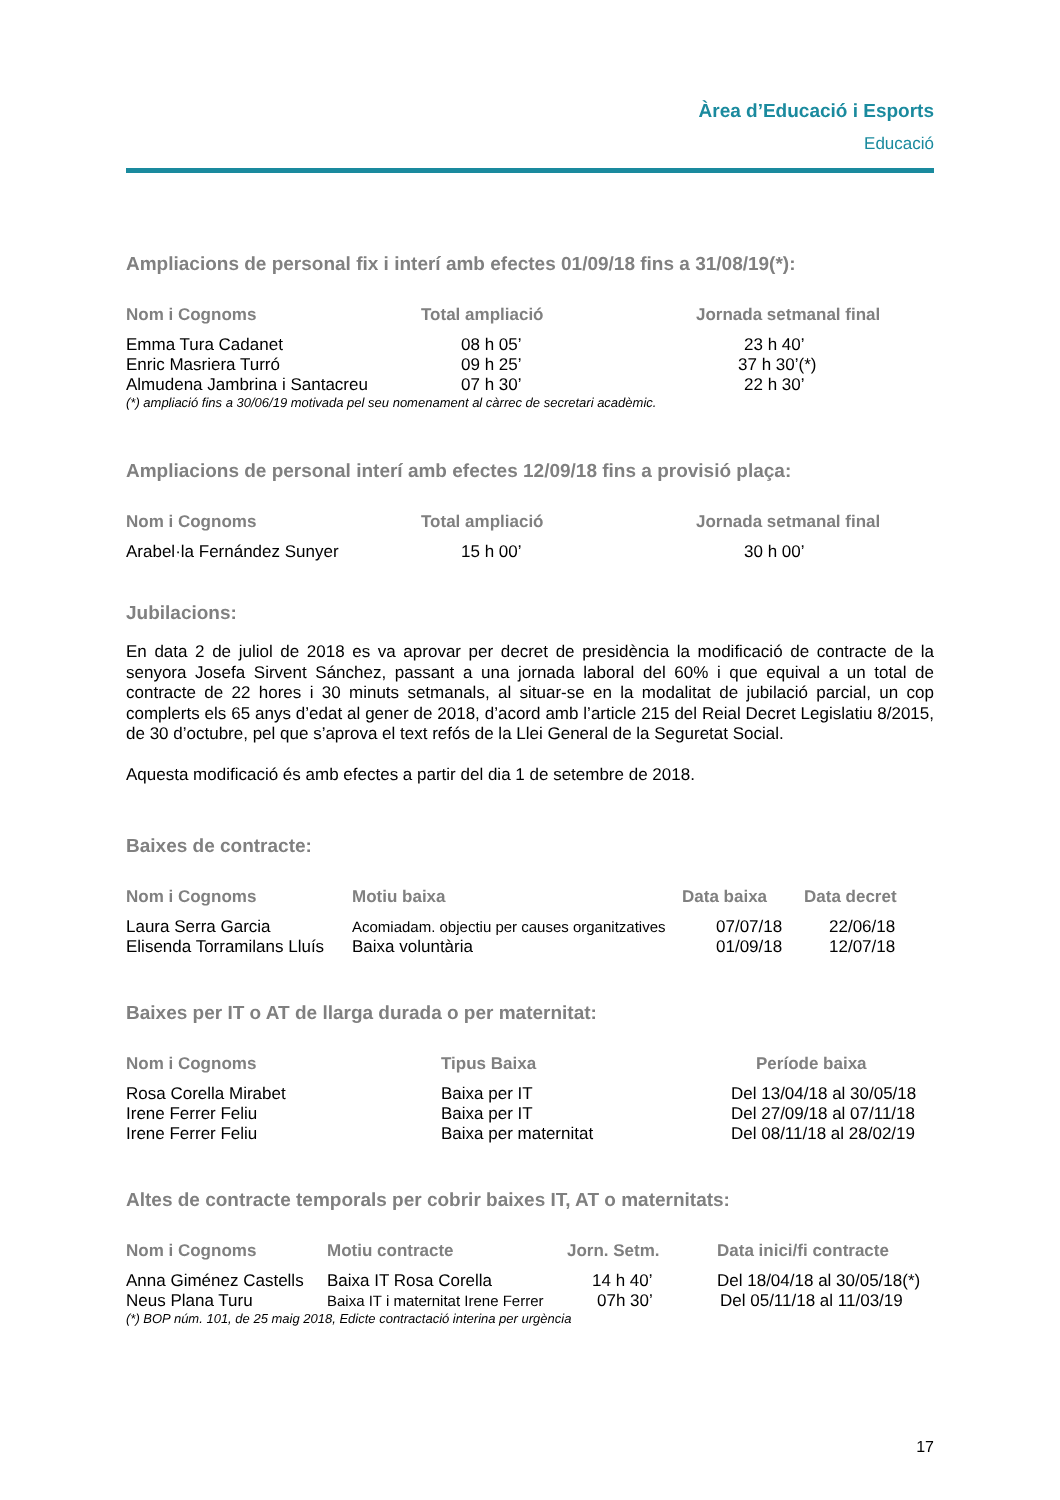Àrea d’Educació i Esports
Educació
Ampliacions de personal fix i interí amb efectes 01/09/18 fins a 31/08/19(*):
| Nom i Cognoms | Total ampliació | Jornada setmanal final |
| --- | --- | --- |
| Emma Tura Cadanet | 08 h 05’ | 23 h 40’ |
| Enric Masriera Turró | 09 h 25’ | 37 h 30’(*) |
| Almudena Jambrina i Santacreu | 07 h 30’ | 22 h 30’ |
(*) ampliació fins a 30/06/19 motivada pel seu nomenament al càrrec de secretari acadèmic.
Ampliacions de personal interí amb efectes 12/09/18 fins a provisió plaça:
| Nom i Cognoms | Total ampliació | Jornada setmanal final |
| --- | --- | --- |
| Arabel·la Fernández Sunyer | 15 h 00’ | 30 h 00’ |
Jubilacions:
En data 2 de juliol de 2018 es va aprovar per decret de presidència la modificació de contracte de la senyora Josefa Sirvent Sánchez, passant a una jornada laboral del 60% i que equival a un total de contracte de 22 hores i 30 minuts setmanals, al situar-se en la modalitat de jubilació parcial, un cop complerts els 65 anys d’edat al gener de 2018, d’acord amb l’article 215 del Reial Decret Legislatiu 8/2015, de 30 d’octubre, pel que s’aprova el text refós de la Llei General de la Seguretat Social.
Aquesta modificació és amb efectes a partir del dia 1 de setembre de 2018.
Baixes de contracte:
| Nom i Cognoms | Motiu baixa | Data baixa | Data decret |
| --- | --- | --- | --- |
| Laura Serra Garcia | Acomiadam. objectiu per causes organitzatives | 07/07/18 | 22/06/18 |
| Elisenda Torramilans Lluís | Baixa voluntària | 01/09/18 | 12/07/18 |
Baixes per IT o AT de llarga durada o per maternitat:
| Nom i Cognoms | Tipus Baixa | Període baixa |
| --- | --- | --- |
| Rosa Corella Mirabet | Baixa per IT | Del 13/04/18 al 30/05/18 |
| Irene Ferrer Feliu | Baixa per IT | Del 27/09/18 al 07/11/18 |
| Irene Ferrer Feliu | Baixa per maternitat | Del 08/11/18 al 28/02/19 |
Altes de contracte temporals per cobrir baixes IT, AT o maternitats:
| Nom i Cognoms | Motiu contracte | Jorn. Setm. | Data inici/fi contracte |
| --- | --- | --- | --- |
| Anna Giménez Castells | Baixa IT Rosa Corella | 14 h 40’ | Del 18/04/18 al 30/05/18(*) |
| Neus Plana Turu | Baixa IT i maternitat Irene Ferrer | 07h 30’ | Del 05/11/18 al 11/03/19 |
(*) BOP núm. 101, de 25 maig 2018, Edicte contractació interina per urgència
17